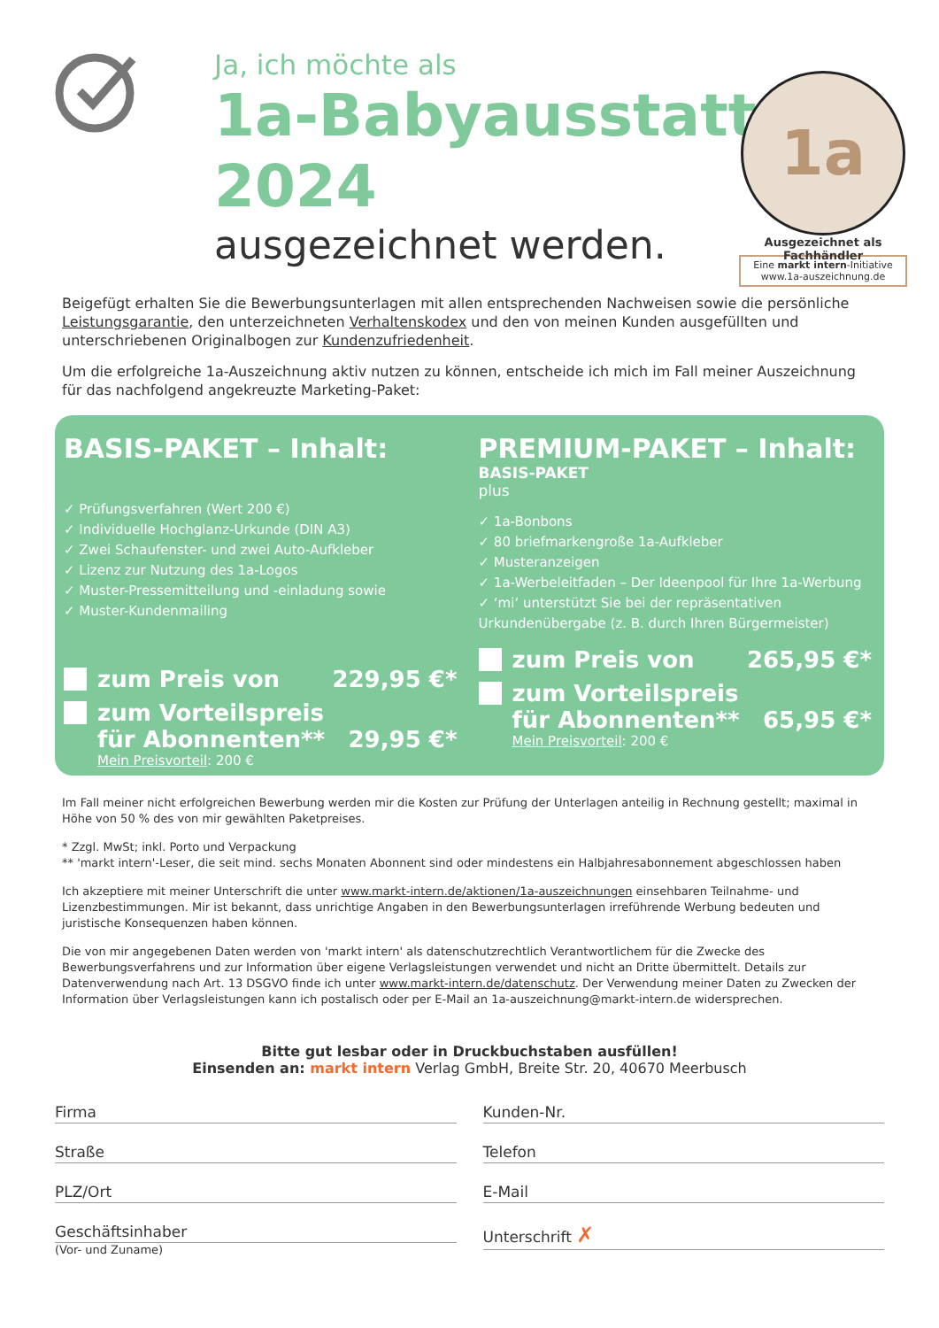Ja, ich möchte als
1a-Babyausstatter
2024
ausgezeichnet werden.
1a
Ausgezeichnet als Fachhändler
Eine markt intern-Initiative
www.1a-auszeichnung.de
Beigefügt erhalten Sie die Bewerbungsunterlagen mit allen entsprechenden Nachweisen sowie die persönliche Leistungsgarantie, den unterzeichneten Verhaltenskodex und den von meinen Kunden ausgefüllten und unterschriebenen Originalbogen zur Kundenzufriedenheit.
Um die erfolgreiche 1a-Auszeichnung aktiv nutzen zu können, entscheide ich mich im Fall meiner Auszeichnung für das nachfolgend angekreuzte Marketing-Paket:
BASIS-PAKET – Inhalt:
✓ Prüfungsverfahren (Wert 200 €)
✓ Individuelle Hochglanz-Urkunde (DIN A3)
✓ Zwei Schaufenster- und zwei Auto-Aufkleber
✓ Lizenz zur Nutzung des 1a-Logos
✓ Muster-Pressemitteilung und -einladung sowie
✓ Muster-Kundenmailing
zum Preis von 229,95 €*
zum Vorteilspreis
für Abonnenten** 29,95 €*
Mein Preisvorteil: 200 €
PREMIUM-PAKET – Inhalt:
BASIS-PAKET
plus
✓ 1a-Bonbons
✓ 80 briefmarkengroße 1a-Aufkleber
✓ Musteranzeigen
✓ 1a-Werbeleitfaden – Der Ideenpool für Ihre 1a-Werbung
✓ ‘mi‘ unterstützt Sie bei der repräsentativen Urkundenübergabe (z. B. durch Ihren Bürgermeister)
zum Preis von 265,95 €*
zum Vorteilspreis
für Abonnenten** 65,95 €*
Mein Preisvorteil: 200 €
Im Fall meiner nicht erfolgreichen Bewerbung werden mir die Kosten zur Prüfung der Unterlagen anteilig in Rechnung gestellt; maximal in Höhe von 50 % des von mir gewählten Paketpreises.
* Zzgl. MwSt; inkl. Porto und Verpackung
** 'markt intern'-Leser, die seit mind. sechs Monaten Abonnent sind oder mindestens ein Halbjahresabonnement abgeschlossen haben
Ich akzeptiere mit meiner Unterschrift die unter www.markt-intern.de/aktionen/1a-auszeichnungen einsehbaren Teilnahme- und Lizenzbestimmungen. Mir ist bekannt, dass unrichtige Angaben in den Bewerbungsunterlagen irreführende Werbung bedeuten und juristische Konsequenzen haben können.
Die von mir angegebenen Daten werden von 'markt intern' als datenschutzrechtlich Verantwortlichem für die Zwecke des Bewerbungsverfahrens und zur Information über eigene Verlagsleistungen verwendet und nicht an Dritte übermittelt. Details zur Datenverwendung nach Art. 13 DSGVO finde ich unter www.markt-intern.de/datenschutz. Der Verwendung meiner Daten zu Zwecken der Information über Verlagsleistungen kann ich postalisch oder per E-Mail an 1a-auszeichnung@markt-intern.de widersprechen.
Bitte gut lesbar oder in Druckbuchstaben ausfüllen!
Einsenden an: markt intern Verlag GmbH, Breite Str. 20, 40670 Meerbusch
Firma
Kunden-Nr.
Straße
Telefon
PLZ/Ort
E-Mail
Geschäftsinhaber
(Vor- und Zuname)
Unterschrift ✗